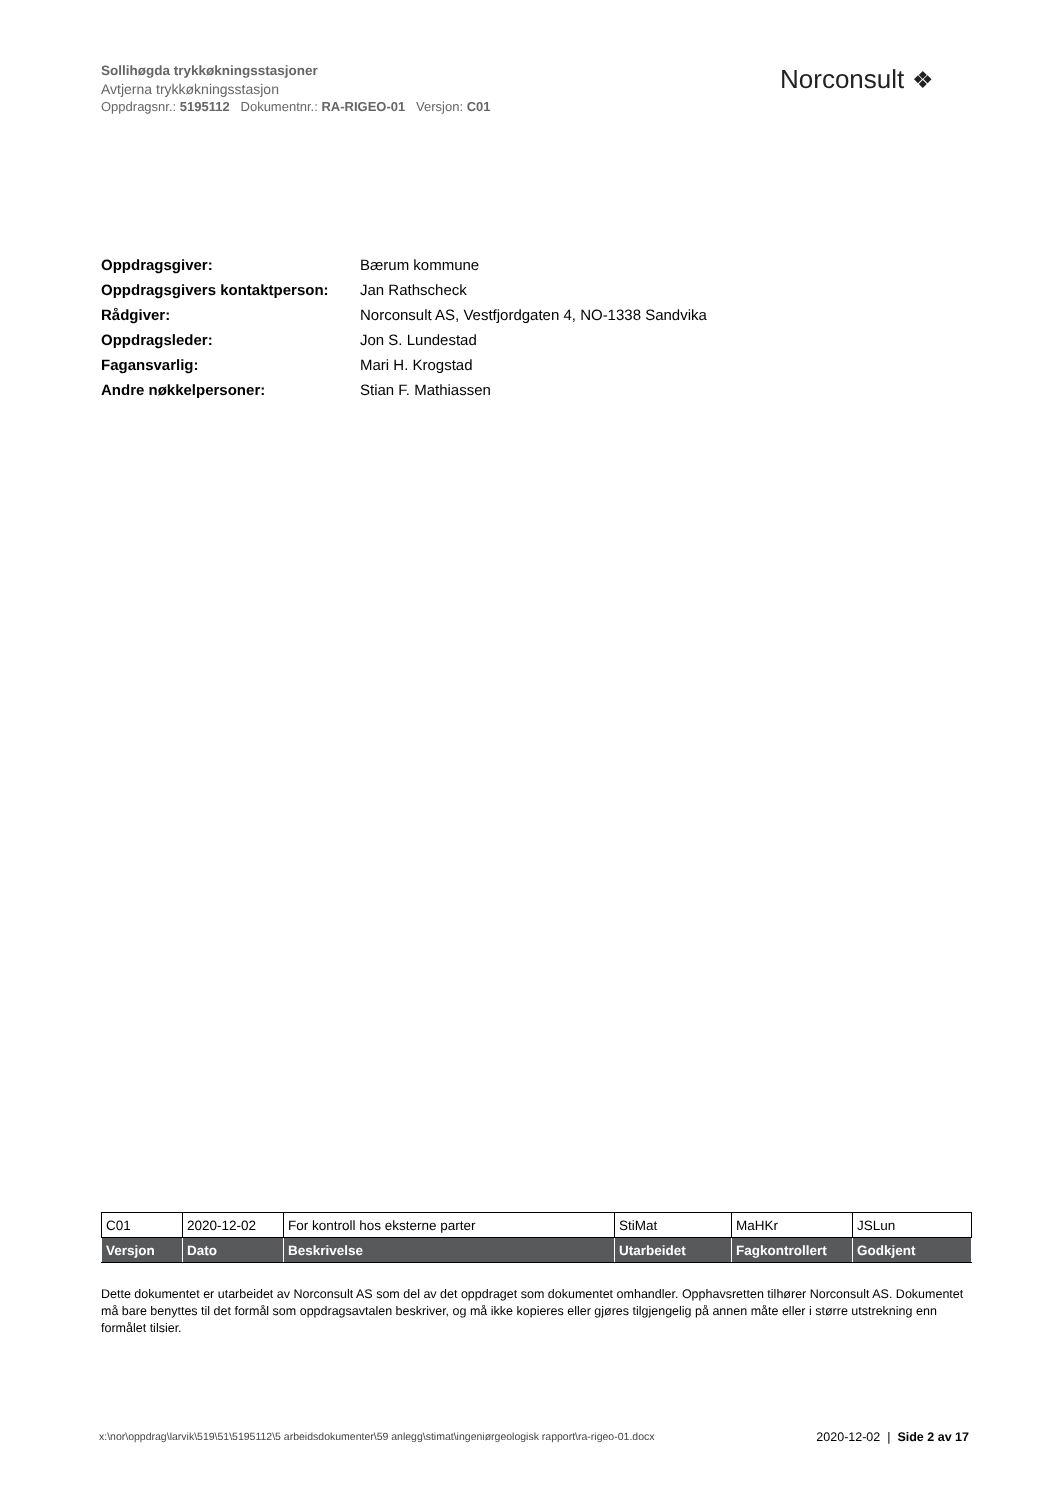Sollihøgda trykkøkningsstasjoner
Avtjerna trykkøkningsstasjon
Oppdragsnr.: 5195112 Dokumentnr.: RA-RIGEO-01 Versjon: C01
Norconsult ❖
| Oppdragsgiver: | Bærum kommune |
| Oppdragsgivers kontaktperson: | Jan Rathscheck |
| Rådgiver: | Norconsult AS, Vestfjordgaten 4, NO-1338 Sandvika |
| Oppdragsleder: | Jon S. Lundestad |
| Fagansvarlig: | Mari H. Krogstad |
| Andre nøkkelpersoner: | Stian F. Mathiassen |
| C01 | 2020-12-02 | For kontroll hos eksterne parter | StiMat | MaHKr | JSLun |
| Versjon | Dato | Beskrivelse | Utarbeidet | Fagkontrollert | Godkjent |
Dette dokumentet er utarbeidet av Norconsult AS som del av det oppdraget som dokumentet omhandler. Opphavsretten tilhører Norconsult AS. Dokumentet må bare benyttes til det formål som oppdragsavtalen beskriver, og må ikke kopieres eller gjøres tilgjengelig på annen måte eller i større utstrekning enn formålet tilsier.
x:\nor\oppdrag\larvik\519\51\5195112\5 arbeidsdokumenter\59 anlegg\stimat\ingeniørgeologisk rapport\ra-rigeo-01.docx
2020-12-02 | Side 2 av 17